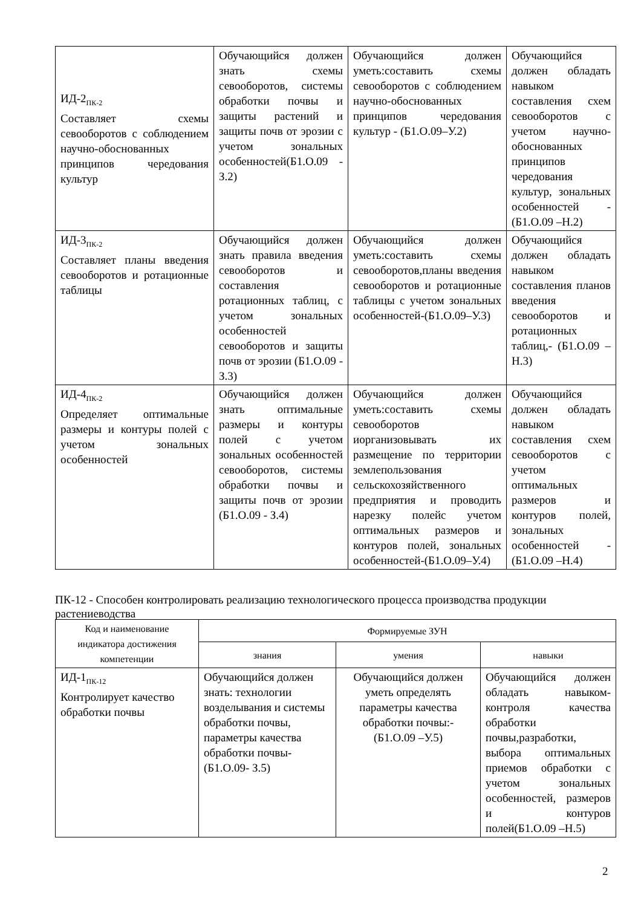| ИД-2<sub>ПК-2</sub> Составляет схемы севооборотов с соблюдением научно-обоснованных принципов чередования культур | Обучающийся должен знать схемы севооборотов, системы обработки почвы и защиты растений и защиты почв от эрозии с учетом зональных особенностей(Б1.О.09 - З.2) | Обучающийся должен уметь:составить схемы севооборотов с соблюдением научно-обоснованных принципов чередования культур - (Б1.О.09–У.2) | Обучающийся должен обладать навыком составления схем севооборотов с учетом научно-обоснованных принципов чередования культур, зональных особенностей - (Б1.О.09 –Н.2) |
| ИД-3<sub>ПК-2</sub> Составляет планы введения севооборотов и ротационные таблицы | Обучающийся должен знать правила введения севооборотов и составления ротационных таблиц, с учетом зональных особенностей севооборотов и защиты почв от эрозии (Б1.О.09 - З.3) | Обучающийся должен уметь:составить схемы севооборотов,планы введения севооборотов и ротационные таблицы с учетом зональных особенностей-(Б1.О.09–У.3) | Обучающийся должен обладать навыком составления планов введения севооборотов и ротационных таблиц,- (Б1.О.09 –Н.3) |
| ИД-4<sub>ПК-2</sub> Определяет оптимальные размеры и контуры полей с учетом зональных особенностей | Обучающийся должен знать оптимальные размеры и контуры полей с учетом зональных особенностей севооборотов, системы обработки почвы и защиты почв от эрозии (Б1.О.09 - З.4) | Обучающийся должен уметь:составить схемы севооборотов иорганизовывать их размещение по территории землепользования сельскохозяйственного предприятия и проводить нарезку полейс учетом оптимальных размеров и контуров полей, зональных особенностей-(Б1.О.09–У.4) | Обучающийся должен обладать навыком составления схем севооборотов с учетом оптимальных размеров и контуров полей, зональных особенностей - (Б1.О.09 –Н.4) |
ПК-12 - Способен контролировать реализацию технологического процесса производства продукции растениеводства
| Код и наименование индикатора достижения компетенции | Формируемые ЗУН | | |
| --- | --- | --- | --- |
| | знания | умения | навыки |
| ИД-1<sub>ПК-12</sub> Контролирует качество обработки почвы | Обучающийся должен знать: технологии возделывания и системы обработки почвы, параметры качества обработки почвы- (Б1.О.09- З.5) | Обучающийся должен уметь определять параметры качества обработки почвы:- (Б1.О.09 –У.5) | Обучающийся должен обладать навыком-контроля качества обработки почвы,разработки, выбора оптимальных приемов обработки с учетом зональных особенностей, размеров и контуров полей(Б1.О.09 –Н.5) |
2